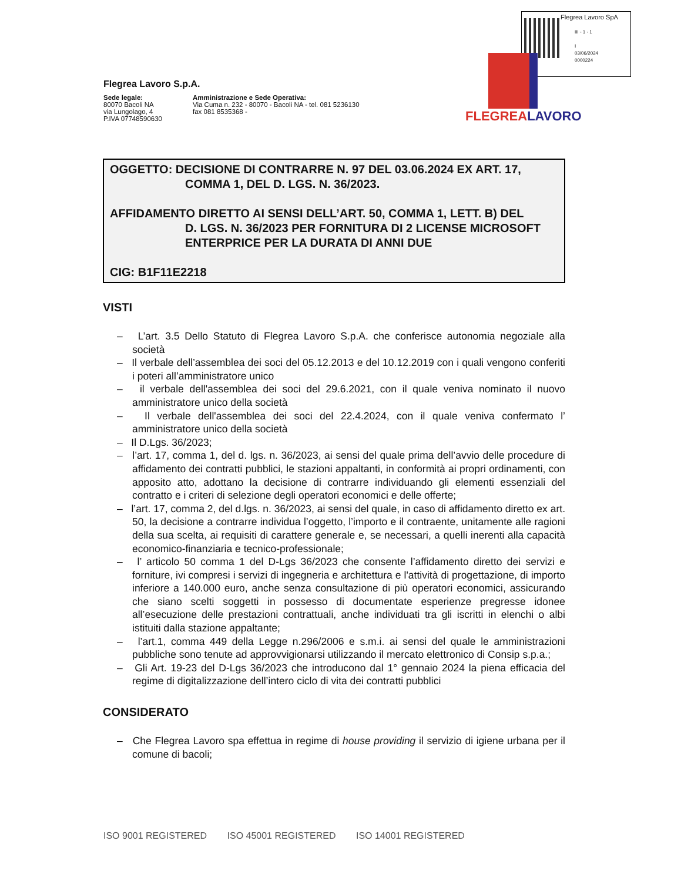Flegrea Lavoro SpA
III - 1 - 1
I
03/06/2024
0000224
FLEGREALAVORO
Flegrea Lavoro S.p.A.
Sede legale:
80070 Bacoli NA
via Lungolago, 4
P.IVA 07748590630
Amministrazione e Sede Operativa:
Via Cuma n. 232 - 80070 - Bacoli NA - tel. 081 5236130
fax 081 8535368 -
OGGETTO: DECISIONE DI CONTRARRE N. 97 DEL 03.06.2024 EX ART. 17,
COMMA 1, DEL D. LGS. N. 36/2023.
AFFIDAMENTO DIRETTO AI SENSI DELL’ART. 50, COMMA 1, LETT. B) DEL
D. LGS. N. 36/2023 PER FORNITURA DI 2 LICENSE MICROSOFT ENTERPRICE PER LA DURATA DI ANNI DUE
CIG: B1F11E2218
VISTI
– L’art. 3.5 Dello Statuto di Flegrea Lavoro S.p.A. che conferisce autonomia negoziale alla società
– Il verbale dell’assemblea dei soci del 05.12.2013 e del 10.12.2019 con i quali vengono conferiti i poteri all’amministratore unico
– il verbale dell'assemblea dei soci del 29.6.2021, con il quale veniva nominato il nuovo amministratore unico della società
– Il verbale dell'assemblea dei soci del 22.4.2024, con il quale veniva confermato l’ amministratore unico della società
– Il D.Lgs. 36/2023;
– l’art. 17, comma 1, del d. lgs. n. 36/2023, ai sensi del quale prima dell’avvio delle procedure di affidamento dei contratti pubblici, le stazioni appaltanti, in conformità ai propri ordinamenti, con apposito atto, adottano la decisione di contrarre individuando gli elementi essenziali del contratto e i criteri di selezione degli operatori economici e delle offerte;
– l’art. 17, comma 2, del d.lgs. n. 36/2023, ai sensi del quale, in caso di affidamento diretto ex art. 50, la decisione a contrarre individua l’oggetto, l’importo e il contraente, unitamente alle ragioni della sua scelta, ai requisiti di carattere generale e, se necessari, a quelli inerenti alla capacità economico-finanziaria e tecnico-professionale;
– l’ articolo 50 comma 1 del D-Lgs 36/2023 che consente l’affidamento diretto dei servizi e forniture, ivi compresi i servizi di ingegneria e architettura e l'attività di progettazione, di importo inferiore a 140.000 euro, anche senza consultazione di più operatori economici, assicurando che siano scelti soggetti in possesso di documentate esperienze pregresse idonee all’esecuzione delle prestazioni contrattuali, anche individuati tra gli iscritti in elenchi o albi istituiti dalla stazione appaltante;
– l’art.1, comma 449 della Legge n.296/2006 e s.m.i. ai sensi del quale le amministrazioni pubbliche sono tenute ad approvvigionarsi utilizzando il mercato elettronico di Consip s.p.a.;
– Gli Art. 19-23 del D-Lgs 36/2023 che introducono dal 1° gennaio 2024 la piena efficacia del regime di digitalizzazione dell’intero ciclo di vita dei contratti pubblici
CONSIDERATO
– Che Flegrea Lavoro spa effettua in regime di house providing il servizio di igiene urbana per il comune di bacoli;
ISO 9001 REGISTERED ISO 45001 REGISTERED ISO 14001 REGISTERED